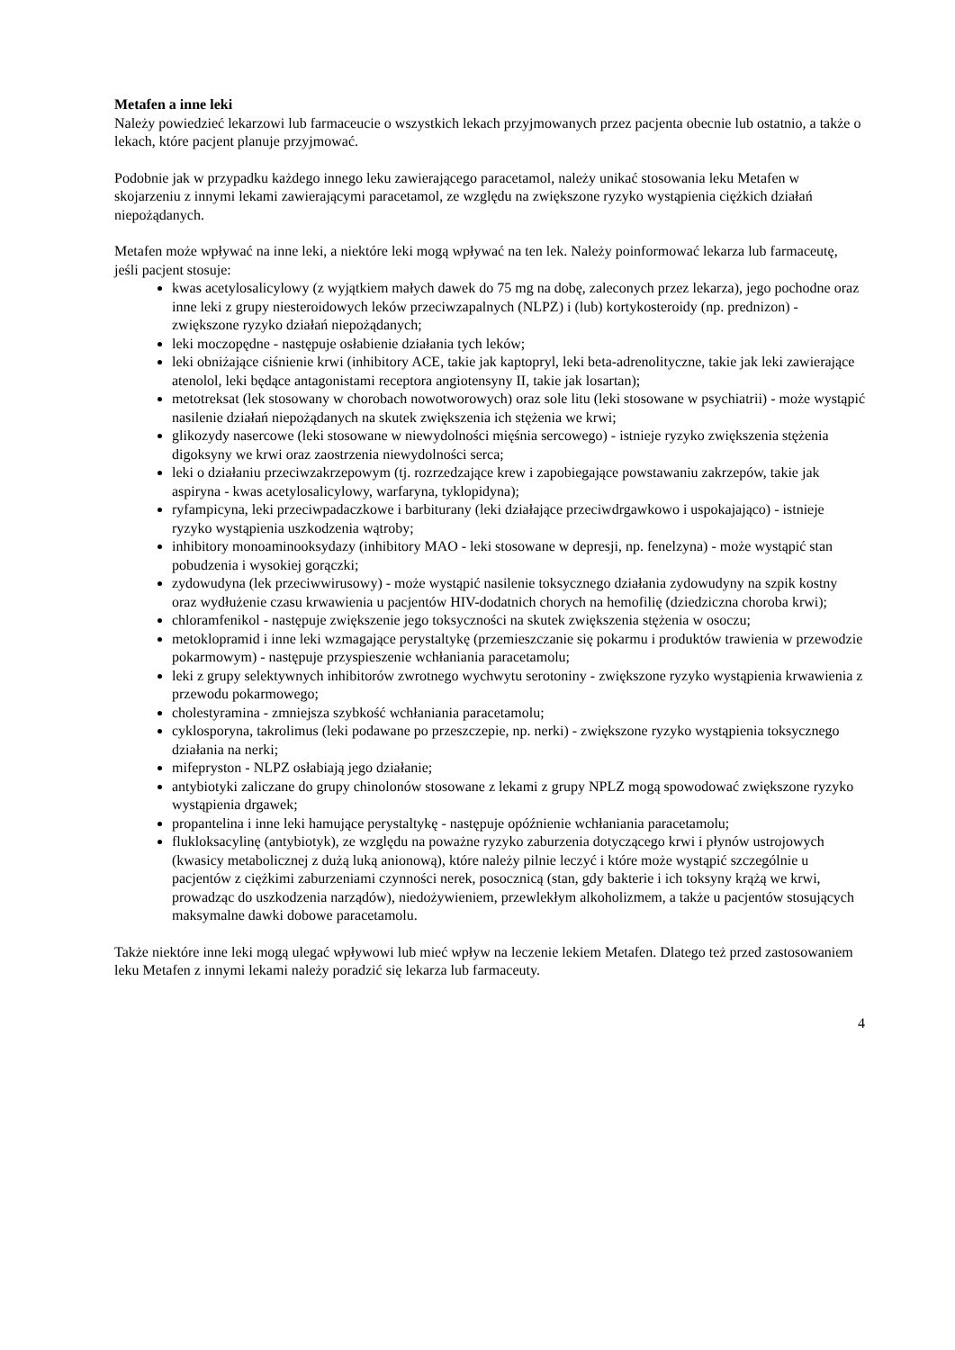Metafen a inne leki
Należy powiedzieć lekarzowi lub farmaceucie o wszystkich lekach przyjmowanych przez pacjenta obecnie lub ostatnio, a także o lekach, które pacjent planuje przyjmować.
Podobnie jak w przypadku każdego innego leku zawierającego paracetamol, należy unikać stosowania leku Metafen w skojarzeniu z innymi lekami zawierającymi paracetamol, ze względu na zwiększone ryzyko wystąpienia ciężkich działań niepożądanych.
Metafen może wpływać na inne leki, a niektóre leki mogą wpływać na ten lek. Należy poinformować lekarza lub farmaceutę, jeśli pacjent stosuje:
kwas acetylosalicylowy (z wyjątkiem małych dawek do 75 mg na dobę, zaleconych przez lekarza), jego pochodne oraz inne leki z grupy niesteroidowych leków przeciwzapalnych (NLPZ) i (lub) kortykosteroidy (np. prednizon) - zwiększone ryzyko działań niepożądanych;
leki moczopędne - następuje osłabienie działania tych leków;
leki obniżające ciśnienie krwi (inhibitory ACE, takie jak kaptopryl, leki beta-adrenolityczne, takie jak leki zawierające atenolol, leki będące antagonistami receptora angiotensyny II, takie jak losartan);
metotreksat (lek stosowany w chorobach nowotworowych) oraz sole litu (leki stosowane w psychiatrii) - może wystąpić nasilenie działań niepożądanych na skutek zwiększenia ich stężenia we krwi;
glikozydy nasercowe (leki stosowane w niewydolności mięśnia sercowego) - istnieje ryzyko zwiększenia stężenia digoksyny we krwi oraz zaostrzenia niewydolności serca;
leki o działaniu przeciwzakrzepowym (tj. rozrzedzające krew i zapobiegające powstawaniu zakrzepów, takie jak aspiryna - kwas acetylosalicylowy, warfaryna, tyklopidyna);
ryfampicyna, leki przeciwpadaczkowe i barbiturany (leki działające przeciwdrgawkowo i uspokajająco) - istnieje ryzyko wystąpienia uszkodzenia wątroby;
inhibitory monoaminooksydazy (inhibitory MAO - leki stosowane w depresji, np. fenelzyna) - może wystąpić stan pobudzenia i wysokiej gorączki;
zydowudyna (lek przeciwwirusowy) - może wystąpić nasilenie toksycznego działania zydowudyny na szpik kostny oraz wydłużenie czasu krwawienia u pacjentów HIV-dodatnich chorych na hemofilię (dziedziczna choroba krwi);
chloramfenikol - następuje zwiększenie jego toksyczności na skutek zwiększenia stężenia w osoczu;
metoklopramid i inne leki wzmagające perystaltykę (przemieszczanie się pokarmu i produktów trawienia w przewodzie pokarmowym) - następuje przyspieszenie wchłaniania paracetamolu;
leki z grupy selektywnych inhibitorów zwrotnego wychwytu serotoniny - zwiększone ryzyko wystąpienia krwawienia z przewodu pokarmowego;
cholestyramina - zmniejsza szybkość wchłaniania paracetamolu;
cyklosporyna, takrolimus (leki podawane po przeszczepie, np. nerki) - zwiększone ryzyko wystąpienia toksycznego działania na nerki;
mifepryston - NLPZ osłabiają jego działanie;
antybiotyki zaliczane do grupy chinolonów stosowane z lekami z grupy NPLZ mogą spowodować zwiększone ryzyko wystąpienia drgawek;
propantelina i inne leki hamujące perystaltykę - następuje opóźnienie wchłaniania paracetamolu;
flukloksacylinę (antybiotyk), ze względu na poważne ryzyko zaburzenia dotyczącego krwi i płynów ustrojowych (kwasicy metabolicznej z dużą luką anionową), które należy pilnie leczyć i które może wystąpić szczególnie u pacjentów z ciężkimi zaburzeniami czynności nerek, posocznicą (stan, gdy bakterie i ich toksyny krążą we krwi, prowadząc do uszkodzenia narządów), niedożywieniem, przewlekłym alkoholizmem, a także u pacjentów stosujących maksymalne dawki dobowe paracetamolu.
Także niektóre inne leki mogą ulegać wpływowi lub mieć wpływ na leczenie lekiem Metafen. Dlatego też przed zastosowaniem leku Metafen z innymi lekami należy poradzić się lekarza lub farmaceuty.
4